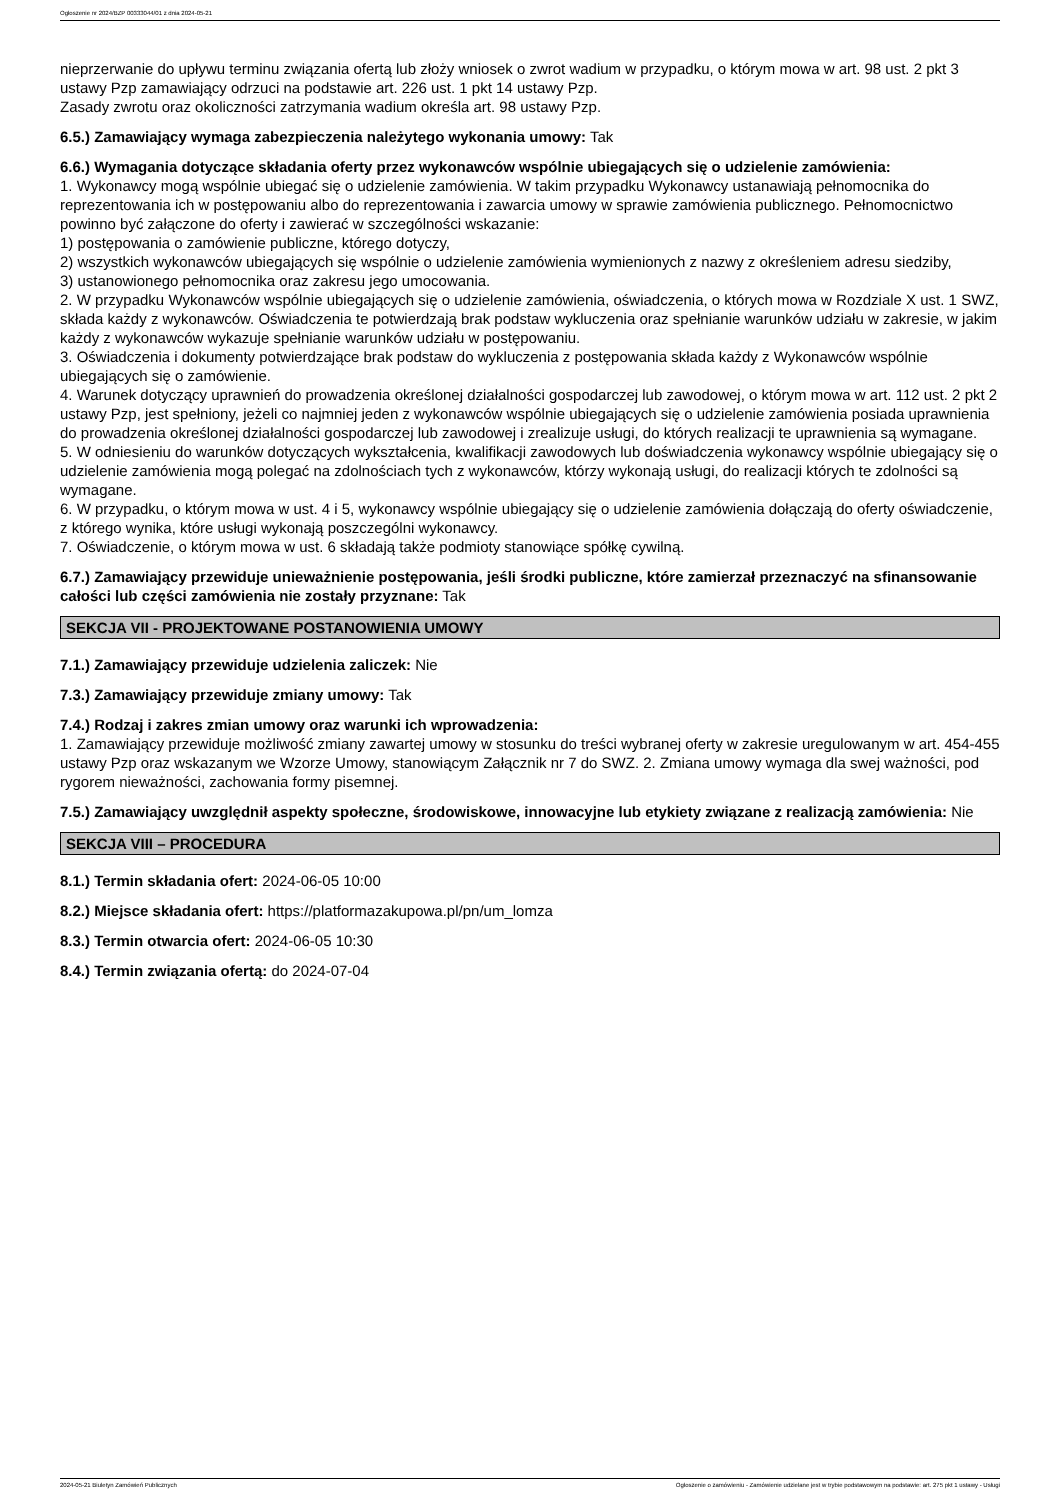Ogłoszenie nr 2024/BZP 00333044/01 z dnia 2024-05-21
nieprzerwanie do upływu terminu związania ofertą lub złoży wniosek o zwrot wadium w przypadku, o którym mowa w art. 98 ust. 2 pkt 3 ustawy Pzp zamawiający odrzuci na podstawie art. 226 ust. 1 pkt 14 ustawy Pzp.
Zasady zwrotu oraz okoliczności zatrzymania wadium określa art. 98 ustawy Pzp.
6.5.) Zamawiający wymaga zabezpieczenia należytego wykonania umowy: Tak
6.6.) Wymagania dotyczące składania oferty przez wykonawców wspólnie ubiegających się o udzielenie zamówienia:
1. Wykonawcy mogą wspólnie ubiegać się o udzielenie zamówienia. W takim przypadku Wykonawcy ustanawiają pełnomocnika do reprezentowania ich w postępowaniu albo do reprezentowania i zawarcia umowy w sprawie zamówienia publicznego. Pełnomocnictwo powinno być załączone do oferty i zawierać w szczególności wskazanie:
1) postępowania o zamówienie publiczne, którego dotyczy,
2) wszystkich wykonawców ubiegających się wspólnie o udzielenie zamówienia wymienionych z nazwy z określeniem adresu siedziby,
3) ustanowionego pełnomocnika oraz zakresu jego umocowania.
2. W przypadku Wykonawców wspólnie ubiegających się o udzielenie zamówienia, oświadczenia, o których mowa w Rozdziale X ust. 1 SWZ, składa każdy z wykonawców. Oświadczenia te potwierdzają brak podstaw wykluczenia oraz spełnianie warunków udziału w zakresie, w jakim każdy z wykonawców wykazuje spełnianie warunków udziału w postępowaniu.
3. Oświadczenia i dokumenty potwierdzające brak podstaw do wykluczenia z postępowania składa każdy z Wykonawców wspólnie ubiegających się o zamówienie.
4. Warunek dotyczący uprawnień do prowadzenia określonej działalności gospodarczej lub zawodowej, o którym mowa w art. 112 ust. 2 pkt 2 ustawy Pzp, jest spełniony, jeżeli co najmniej jeden z wykonawców wspólnie ubiegających się o udzielenie zamówienia posiada uprawnienia do prowadzenia określonej działalności gospodarczej lub zawodowej i zrealizuje usługi, do których realizacji te uprawnienia są wymagane.
5. W odniesieniu do warunków dotyczących wykształcenia, kwalifikacji zawodowych lub doświadczenia wykonawcy wspólnie ubiegający się o udzielenie zamówienia mogą polegać na zdolnościach tych z wykonawców, którzy wykonają usługi, do realizacji których te zdolności są wymagane.
6. W przypadku, o którym mowa w ust. 4 i 5, wykonawcy wspólnie ubiegający się o udzielenie zamówienia dołączają do oferty oświadczenie, z którego wynika, które usługi wykonają poszczególni wykonawcy.
7. Oświadczenie, o którym mowa w ust. 6 składają także podmioty stanowiące spółkę cywilną.
6.7.) Zamawiający przewiduje unieważnienie postępowania, jeśli środki publiczne, które zamierzał przeznaczyć na sfinansowanie całości lub części zamówienia nie zostały przyznane: Tak
SEKCJA VII - PROJEKTOWANE POSTANOWIENIA UMOWY
7.1.) Zamawiający przewiduje udzielenia zaliczek: Nie
7.3.) Zamawiający przewiduje zmiany umowy: Tak
7.4.) Rodzaj i zakres zmian umowy oraz warunki ich wprowadzenia:
1. Zamawiający przewiduje możliwość zmiany zawartej umowy w stosunku do treści wybranej oferty w zakresie uregulowanym w art. 454-455 ustawy Pzp oraz wskazanym we Wzorze Umowy, stanowiącym Załącznik nr 7 do SWZ. 2. Zmiana umowy wymaga dla swej ważności, pod rygorem nieważności, zachowania formy pisemnej.
7.5.) Zamawiający uwzględnił aspekty społeczne, środowiskowe, innowacyjne lub etykiety związane z realizacją zamówienia: Nie
SEKCJA VIII – PROCEDURA
8.1.) Termin składania ofert: 2024-06-05 10:00
8.2.) Miejsce składania ofert: https://platformazakupowa.pl/pn/um_lomza
8.3.) Termin otwarcia ofert: 2024-06-05 10:30
8.4.) Termin związania ofertą: do 2024-07-04
2024-05-21 Biuletyn Zamówień Publicznych Ogłoszenie o zamówieniu - Zamówienie udzielane jest w trybie podstawowym na podstawie: art. 275 pkt 1 ustawy - Usługi